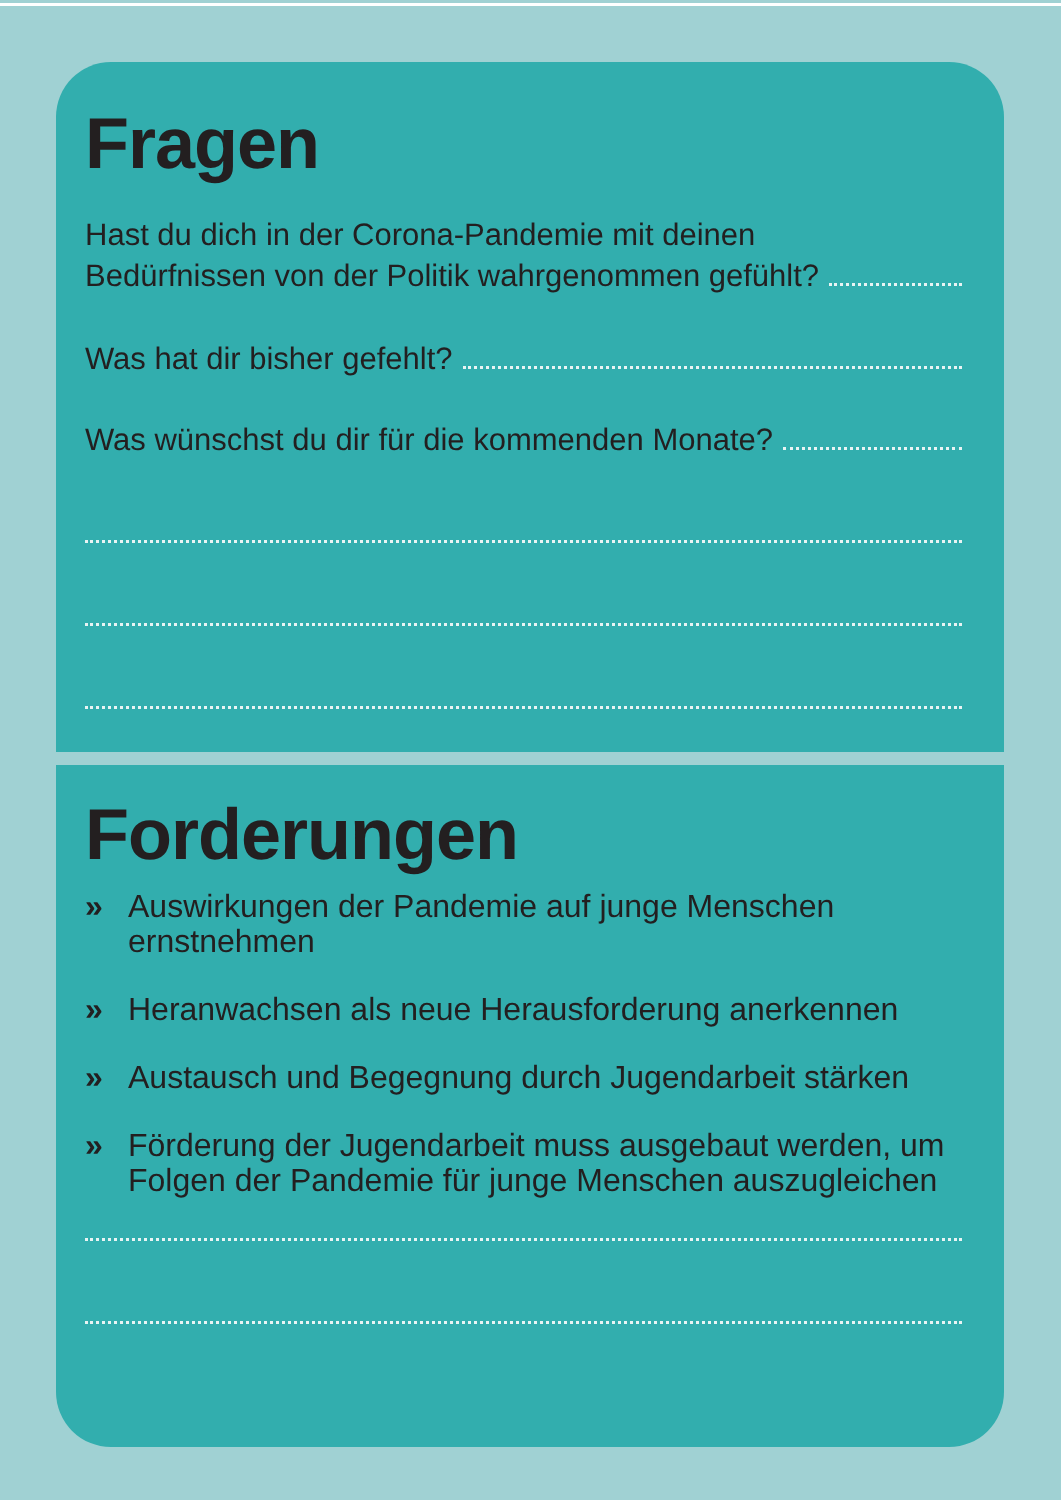Fragen
Hast du dich in der Corona-Pandemie mit deinen
Bedürfnissen von der Politik wahrgenommen gefühlt?
Was hat dir bisher gefehlt?
Was wünschst du dir für die kommenden Monate?
Forderungen
» Auswirkungen der Pandemie auf junge Menschen ernstnehmen
» Heranwachsen als neue Herausforderung anerkennen
» Austausch und Begegnung durch Jugendarbeit stärken
» Förderung der Jugendarbeit muss ausgebaut werden, um Folgen der Pandemie für junge Menschen auszugleichen